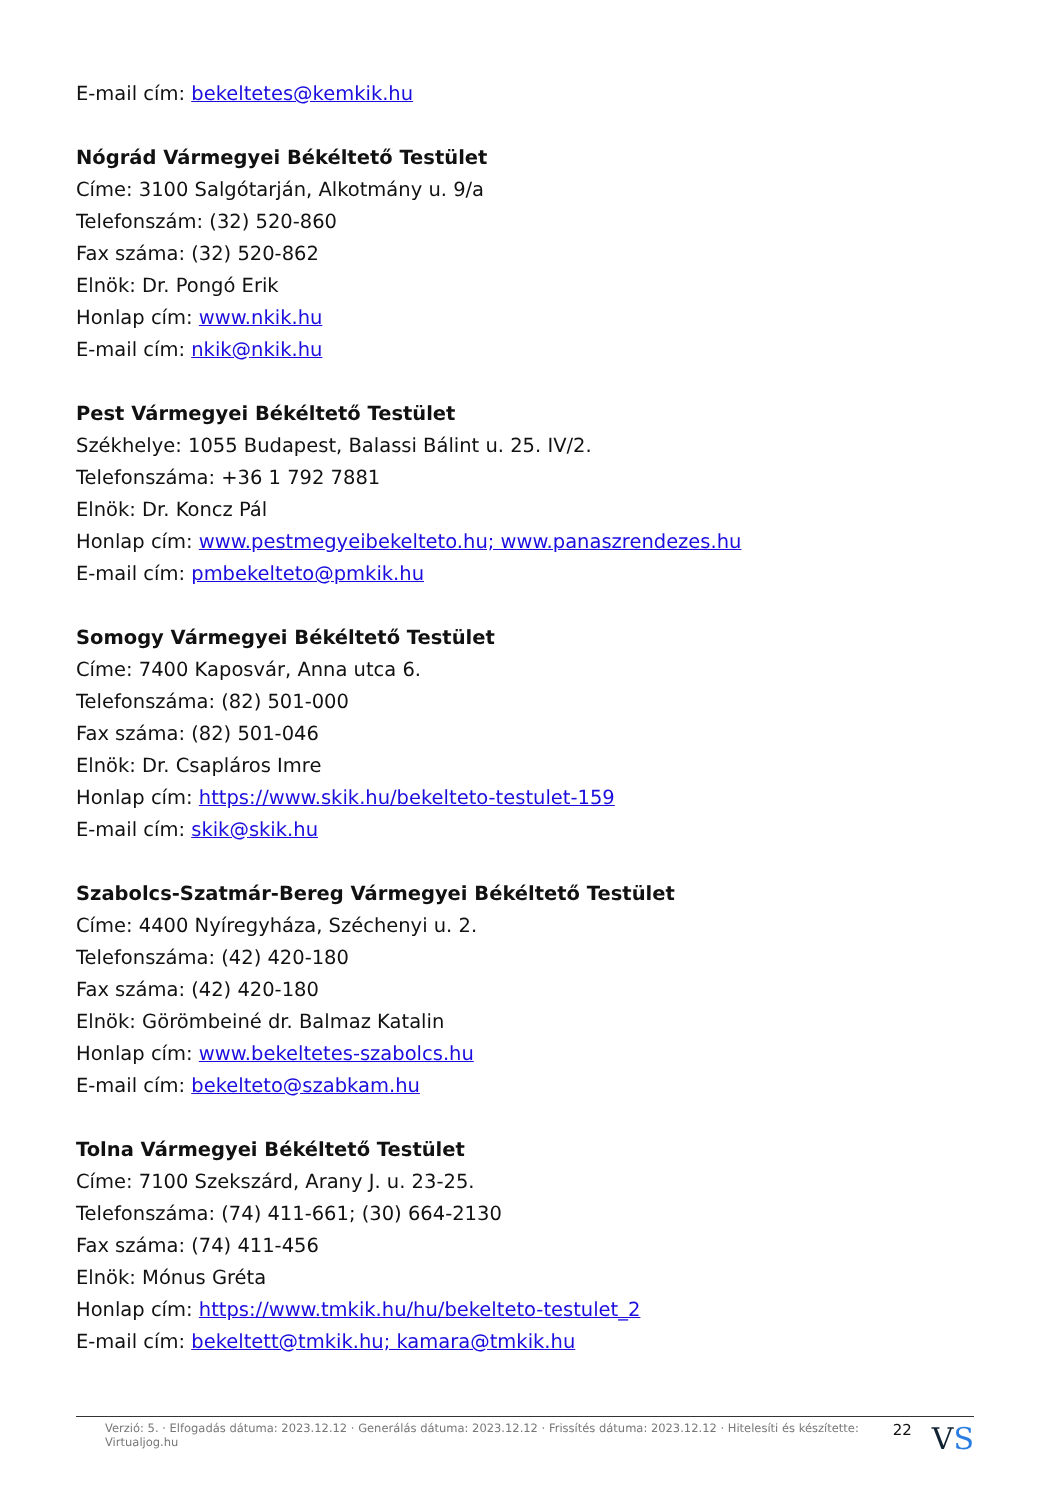E-mail cím: bekeltetes@kemkik.hu
Nógrád Vármegyei Békéltető Testület
Címe: 3100 Salgótarján, Alkotmány u. 9/a
Telefonszám: (32) 520-860
Fax száma: (32) 520-862
Elnök: Dr. Pongó Erik
Honlap cím: www.nkik.hu
E-mail cím: nkik@nkik.hu
Pest Vármegyei Békéltető Testület
Székhelye: 1055 Budapest, Balassi Bálint u. 25. IV/2.
Telefonszáma: +36 1 792 7881
Elnök: Dr. Koncz Pál
Honlap cím: www.pestmegyeibekelteto.hu; www.panaszrendezes.hu
E-mail cím: pmbekelteto@pmkik.hu
Somogy Vármegyei Békéltető Testület
Címe: 7400 Kaposvár, Anna utca 6.
Telefonszáma: (82) 501-000
Fax száma: (82) 501-046
Elnök: Dr. Csapláros Imre
Honlap cím: https://www.skik.hu/bekelteto-testulet-159
E-mail cím: skik@skik.hu
Szabolcs-Szatmár-Bereg Vármegyei Békéltető Testület
Címe: 4400 Nyíregyháza, Széchenyi u. 2.
Telefonszáma: (42) 420-180
Fax száma: (42) 420-180
Elnök: Görömbeiné dr. Balmaz Katalin
Honlap cím: www.bekeltetes-szabolcs.hu
E-mail cím: bekelteto@szabkam.hu
Tolna Vármegyei Békéltető Testület
Címe: 7100 Szekszárd, Arany J. u. 23-25.
Telefonszáma: (74) 411-661; (30) 664-2130
Fax száma: (74) 411-456
Elnök: Mónus Gréta
Honlap cím: https://www.tmkik.hu/hu/bekelteto-testulet_2
E-mail cím: bekeltett@tmkik.hu; kamara@tmkik.hu
Verzió: 5. · Elfogadás dátuma: 2023.12.12 · Generálás dátuma: 2023.12.12 · Frissítés dátuma: 2023.12.12 · Hitelesíti és készítette: Virtualjog.hu 22 VS